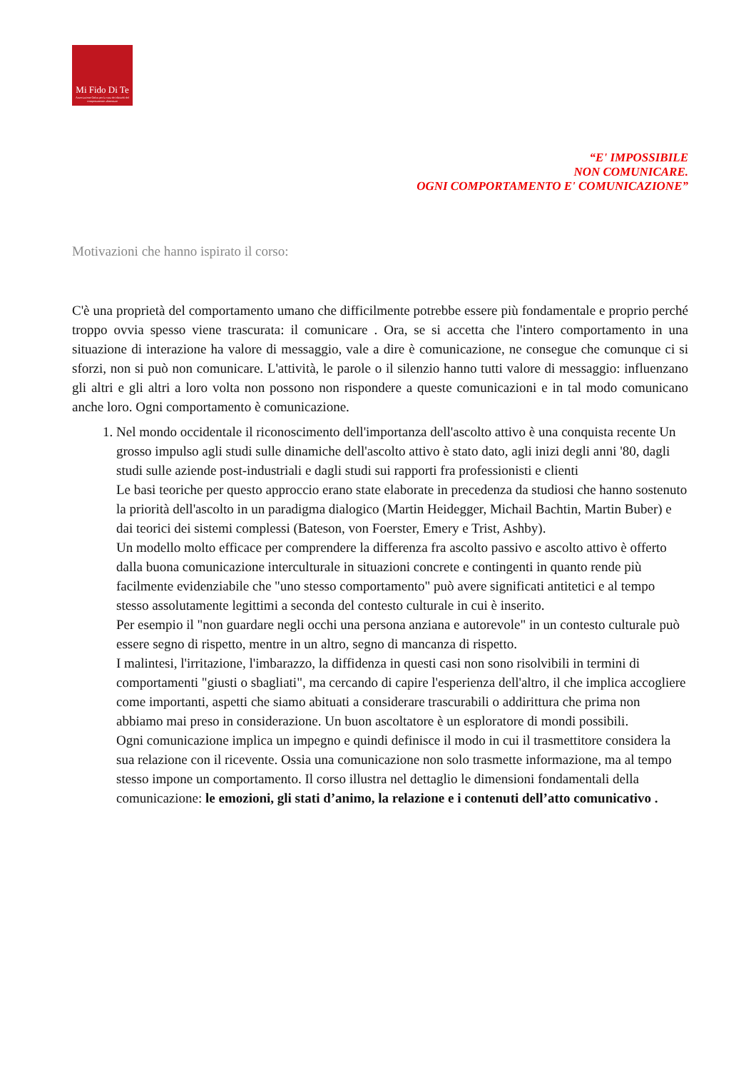Mi Fido Di Te
Associazione Onlus per la cura dei disturbi del comportamento alimentare
“E' IMPOSSIBILE
NON COMUNICARE.
OGNI COMPORTAMENTO E' COMUNICAZIONE”
Motivazioni che hanno ispirato il corso:
C'è una proprietà del comportamento umano che difficilmente potrebbe essere più fondamentale e proprio perché troppo ovvia spesso viene trascurata: il comunicare . Ora, se si accetta che l'intero comportamento in una situazione di interazione ha valore di messaggio, vale a dire è comunicazione, ne consegue che comunque ci si sforzi, non si può non comunicare. L'attività, le parole o il silenzio hanno tutti valore di messaggio: influenzano gli altri e gli altri a loro volta non possono non rispondere a queste comunicazioni e in tal modo comunicano anche loro. Ogni comportamento è comunicazione.
1. Nel mondo occidentale il riconoscimento dell'importanza dell'ascolto attivo è una conquista recente Un grosso impulso agli studi sulle dinamiche dell'ascolto attivo è stato dato, agli inizi degli anni '80, dagli studi sulle aziende post-industriali e dagli studi sui rapporti fra professionisti e clienti
Le basi teoriche per questo approccio erano state elaborate in precedenza da studiosi che hanno sostenuto la priorità dell'ascolto in un paradigma dialogico (Martin Heidegger, Michail Bachtin, Martin Buber) e dai teorici dei sistemi complessi (Bateson, von Foerster, Emery e Trist, Ashby).
Un modello molto efficace per comprendere la differenza fra ascolto passivo e ascolto attivo è offerto dalla buona comunicazione interculturale in situazioni concrete e contingenti in quanto rende più facilmente evidenziabile che "uno stesso comportamento" può avere significati antitetici e al tempo stesso assolutamente legittimi a seconda del contesto culturale in cui è inserito.
Per esempio il "non guardare negli occhi una persona anziana e autorevole" in un contesto culturale può essere segno di rispetto, mentre in un altro, segno di mancanza di rispetto.
I malintesi, l'irritazione, l'imbarazzo, la diffidenza in questi casi non sono risolvibili in termini di comportamenti "giusti o sbagliati", ma cercando di capire l'esperienza dell'altro, il che implica accogliere come importanti, aspetti che siamo abituati a considerare trascurabili o addirittura che prima non abbiamo mai preso in considerazione. Un buon ascoltatore è un esploratore di mondi possibili.
Ogni comunicazione implica un impegno e quindi definisce il modo in cui il trasmettitore considera la sua relazione con il ricevente. Ossia una comunicazione non solo trasmette informazione, ma al tempo stesso impone un comportamento. Il corso illustra nel dettaglio le dimensioni fondamentali della comunicazione: le emozioni, gli stati d’animo, la relazione e i contenuti dell’atto comunicativo .